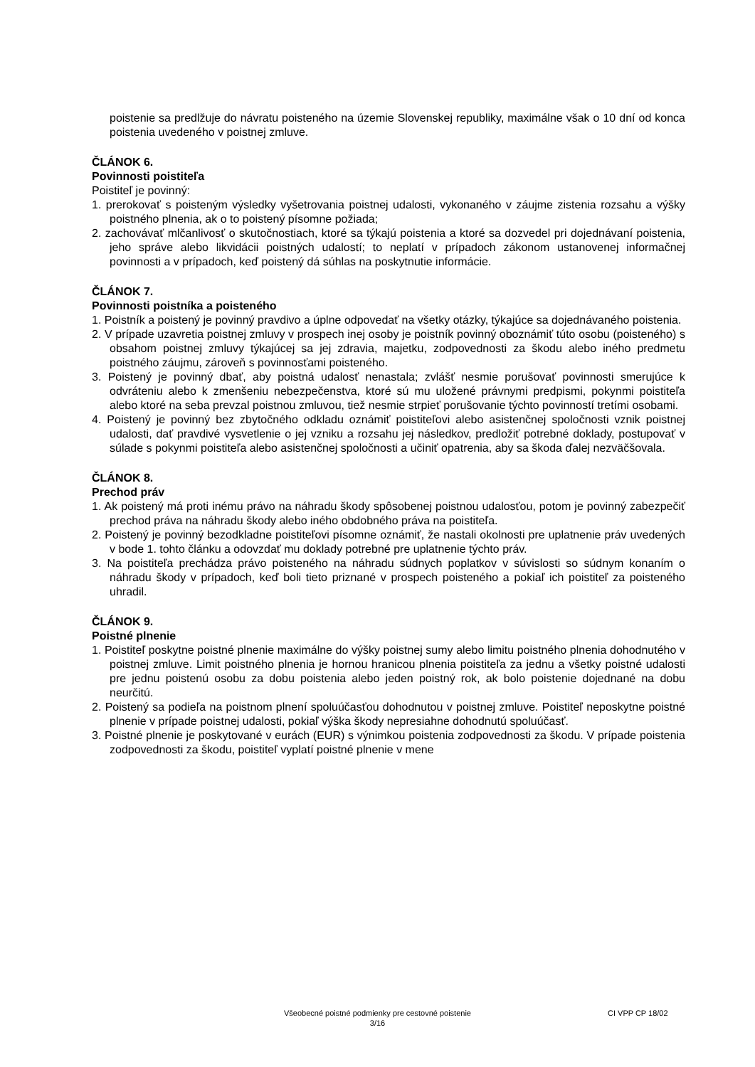poistenie sa predlžuje do návratu poisteného na územie Slovenskej republiky, maximálne však o 10 dní od konca poistenia uvedeného v poistnej zmluve.
ČLÁNOK 6.
Povinnosti poistiteľa
Poistiteľ je povinný:
1. prerokovať s poisteným výsledky vyšetrovania poistnej udalosti, vykonaného v záujme zistenia rozsahu a výšky poistného plnenia, ak o to poistený písomne požiada;
2. zachovávať mlčanlivosť o skutočnostiach, ktoré sa týkajú poistenia a ktoré sa dozvedel pri dojednávaní poistenia, jeho správe alebo likvidácii poistných udalostí; to neplatí v prípadoch zákonom ustanovenej informačnej povinnosti a v prípadoch, keď poistený dá súhlas na poskytnutie informácie.
ČLÁNOK 7.
Povinnosti poistníka a poisteného
1. Poistník a poistený je povinný pravdivo a úplne odpovedať na všetky otázky, týkajúce sa dojednávaného poistenia.
2. V prípade uzavretia poistnej zmluvy v prospech inej osoby je poistník povinný oboznámiť túto osobu (poisteného) s obsahom poistnej zmluvy týkajúcej sa jej zdravia, majetku, zodpovednosti za škodu alebo iného predmetu poistného záujmu, zároveň s povinnosťami poisteného.
3. Poistený je povinný dbať, aby poistná udalosť nenastala; zvlášť nesmie porušovať povinnosti smerujúce k odvráteniu alebo k zmenšeniu nebezpečenstva, ktoré sú mu uložené právnymi predpismi, pokynmi poistiteľa alebo ktoré na seba prevzal poistnou zmluvou, tiež nesmie strpieť porušovanie týchto povinností tretími osobami.
4. Poistený je povinný bez zbytočného odkladu oznámiť poistiteľovi alebo asistenčnej spoločnosti vznik poistnej udalosti, dať pravdivé vysvetlenie o jej vzniku a rozsahu jej následkov, predložiť potrebné doklady, postupovať v súlade s pokynmi poistiteľa alebo asistenčnej spoločnosti a učiniť opatrenia, aby sa škoda ďalej nezväčšovala.
ČLÁNOK 8.
Prechod práv
1. Ak poistený má proti inému právo na náhradu škody spôsobenej poistnou udalosťou, potom je povinný zabezpečiť prechod práva na náhradu škody alebo iného obdobného práva na poistiteľa.
2. Poistený je povinný bezodkladne poistiteľovi písomne oznámiť, že nastali okolnosti pre uplatnenie práv uvedených v bode 1. tohto článku a odovzdať mu doklady potrebné pre uplatnenie týchto práv.
3. Na poistiteľa prechádza právo poisteného na náhradu súdnych poplatkov v súvislosti so súdnym konaním o náhradu škody v prípadoch, keď boli tieto priznané v prospech poisteného a pokiaľ ich poistiteľ za poisteného uhradil.
ČLÁNOK 9.
Poistné plnenie
1. Poistiteľ poskytne poistné plnenie maximálne do výšky poistnej sumy alebo limitu poistného plnenia dohodnutého v poistnej zmluve. Limit poistného plnenia je hornou hranicou plnenia poistiteľa za jednu a všetky poistné udalosti pre jednu poistenú osobu za dobu poistenia alebo jeden poistný rok, ak bolo poistenie dojednané na dobu neurčitú.
2. Poistený sa podieľa na poistnom plnení spoluúčasťou dohodnutou v poistnej zmluve. Poistiteľ neposkytne poistné plnenie v prípade poistnej udalosti, pokiaľ výška škody nepresiahne dohodnutú spoluúčasť.
3. Poistné plnenie je poskytované v eurách (EUR) s výnimkou poistenia zodpovednosti za škodu. V prípade poistenia zodpovednosti za škodu, poistiteľ vyplatí poistné plnenie v mene
Všeobecné poistné podmienky pre cestovné poistenie
3/16
CI VPP CP 18/02